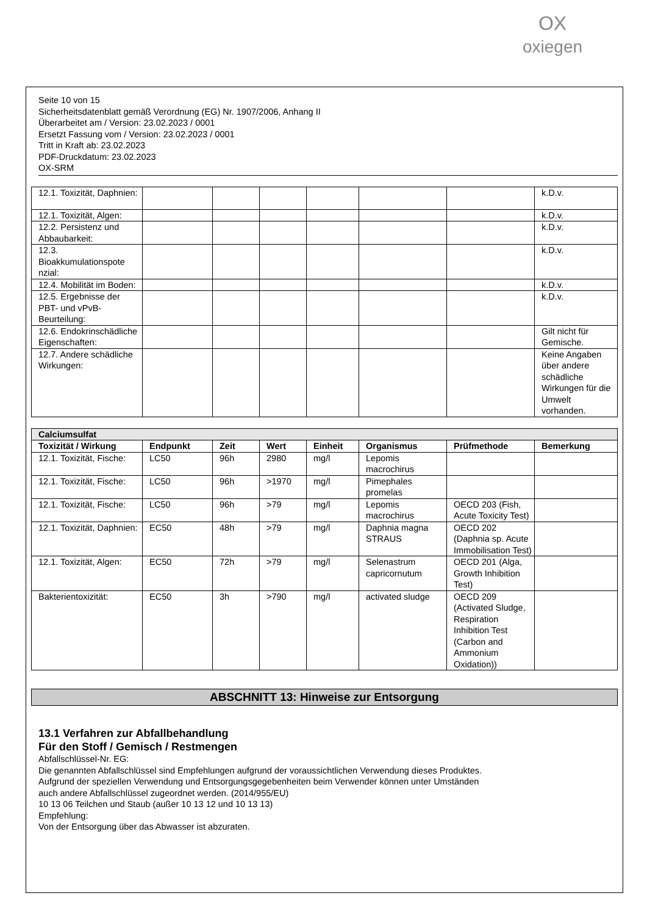OX
oxiegen
Seite 10 von 15
Sicherheitsdatenblatt gemäß Verordnung (EG) Nr. 1907/2006, Anhang II
Überarbeitet am / Version: 23.02.2023 / 0001
Ersetzt Fassung vom / Version: 23.02.2023 / 0001
Tritt in Kraft ab: 23.02.2023
PDF-Druckdatum: 23.02.2023
OX-SRM
| 12.1. Toxizität, Daphnien: | | | | | | | k.D.v. |
| 12.1. Toxizität, Algen: | | | | | | | k.D.v. |
| 12.2. Persistenz und Abbaubarkeit: | | | | | | | k.D.v. |
| 12.3. Bioakkumulationspote nzial: | | | | | | | k.D.v. |
| 12.4. Mobilität im Boden: | | | | | | | k.D.v. |
| 12.5. Ergebnisse der PBT- und vPvB-Beurteilung: | | | | | | | k.D.v. |
| 12.6. Endokrinschädliche Eigenschaften: | | | | | | | Gilt nicht für Gemische. |
| 12.7. Andere schädliche Wirkungen: | | | | | | | Keine Angaben über andere schädliche Wirkungen für die Umwelt vorhanden. |
| Calciumsulfat | | | | | | | |
| --- | --- | --- | --- | --- | --- | --- | --- |
| Toxizität / Wirkung | Endpunkt | Zeit | Wert | Einheit | Organismus | Prüfmethode | Bemerkung |
| 12.1. Toxizität, Fische: | LC50 | 96h | 2980 | mg/l | Lepomis macrochirus | | |
| 12.1. Toxizität, Fische: | LC50 | 96h | >1970 | mg/l | Pimephales promelas | | |
| 12.1. Toxizität, Fische: | LC50 | 96h | >79 | mg/l | Lepomis macrochirus | OECD 203 (Fish, Acute Toxicity Test) | |
| 12.1. Toxizität, Daphnien: | EC50 | 48h | >79 | mg/l | Daphnia magna STRAUS | OECD 202 (Daphnia sp. Acute Immobilisation Test) | |
| 12.1. Toxizität, Algen: | EC50 | 72h | >79 | mg/l | Selenastrum capricornutum | OECD 201 (Alga, Growth Inhibition Test) | |
| Bakterientoxizität: | EC50 | 3h | >790 | mg/l | activated sludge | OECD 209 (Activated Sludge, Respiration Inhibition Test (Carbon and Ammonium Oxidation)) | |
ABSCHNITT 13: Hinweise zur Entsorgung
13.1 Verfahren zur Abfallbehandlung
Für den Stoff / Gemisch / Restmengen
Abfallschlüssel-Nr. EG:
Die genannten Abfallschlüssel sind Empfehlungen aufgrund der voraussichtlichen Verwendung dieses Produktes.
Aufgrund der speziellen Verwendung und Entsorgungsgegebenheiten beim Verwender können unter Umständen
auch andere Abfallschlüssel zugeordnet werden. (2014/955/EU)
10 13 06 Teilchen und Staub (außer 10 13 12 und 10 13 13)
Empfehlung:
Von der Entsorgung über das Abwasser ist abzuraten.